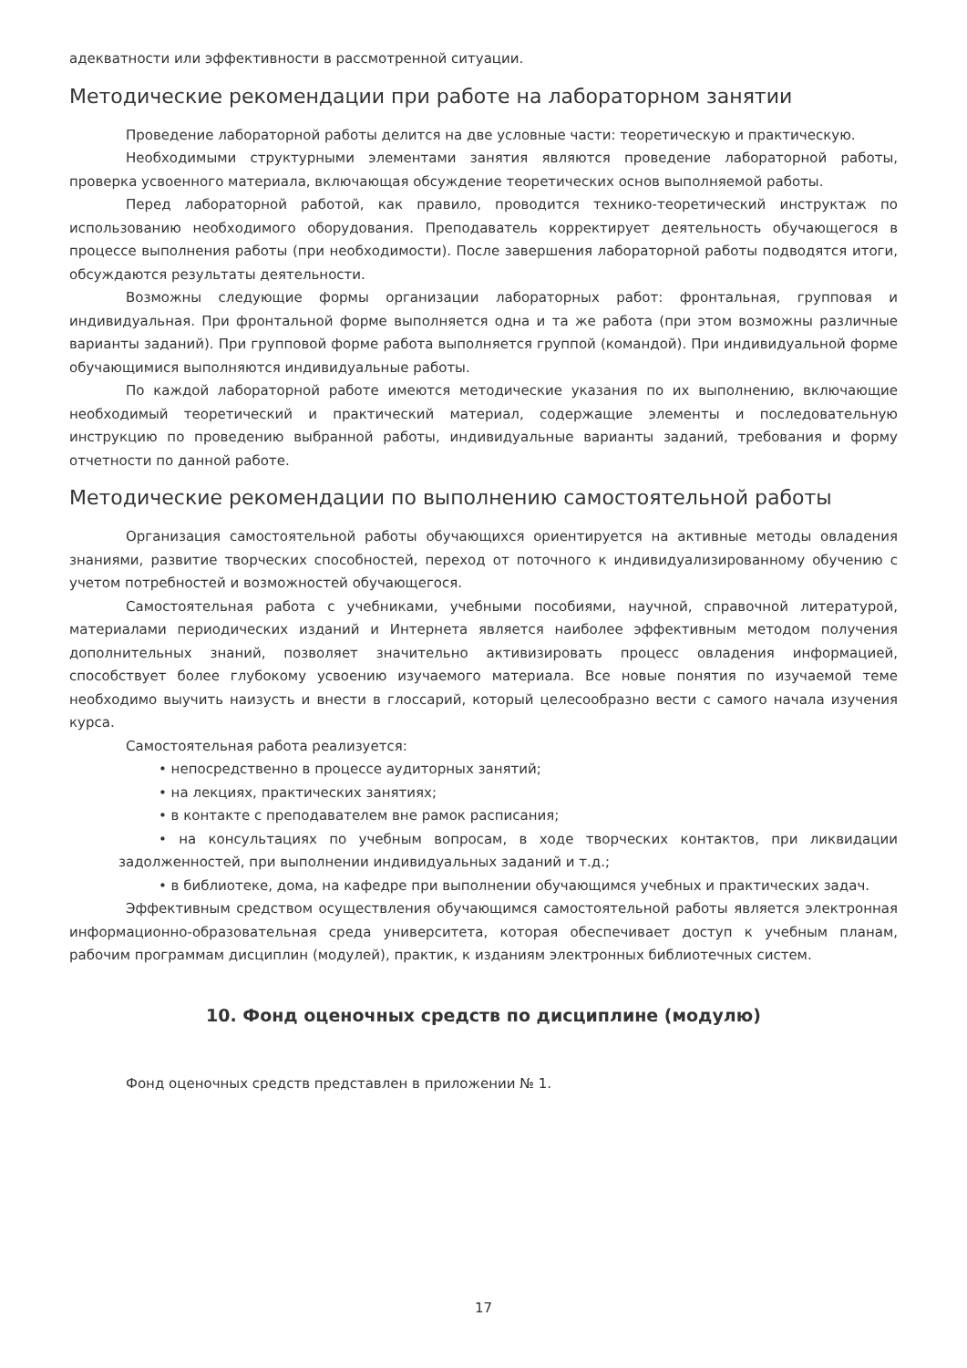адекватности или эффективности в рассмотренной ситуации.
Методические рекомендации при работе на лабораторном занятии
Проведение лабораторной работы делится на две условные части: теоретическую и практическую.
Необходимыми структурными элементами занятия являются проведение лабораторной работы, проверка усвоенного материала, включающая обсуждение теоретических основ выполняемой работы.
Перед лабораторной работой, как правило, проводится технико-теоретический инструктаж по использованию необходимого оборудования. Преподаватель корректирует деятельность обучающегося в процессе выполнения работы (при необходимости). После завершения лабораторной работы подводятся итоги, обсуждаются результаты деятельности.
Возможны следующие формы организации лабораторных работ: фронтальная, групповая и индивидуальная. При фронтальной форме выполняется одна и та же работа (при этом возможны различные варианты заданий). При групповой форме работа выполняется группой (командой). При индивидуальной форме обучающимися выполняются индивидуальные работы.
По каждой лабораторной работе имеются методические указания по их выполнению, включающие необходимый теоретический и практический материал, содержащие элементы и последовательную инструкцию по проведению выбранной работы, индивидуальные варианты заданий, требования и форму отчетности по данной работе.
Методические рекомендации по выполнению самостоятельной работы
Организация самостоятельной работы обучающихся ориентируется на активные методы овладения знаниями, развитие творческих способностей, переход от поточного к индивидуализированному обучению с учетом потребностей и возможностей обучающегося.
Самостоятельная работа с учебниками, учебными пособиями, научной, справочной литературой, материалами периодических изданий и Интернета является наиболее эффективным методом получения дополнительных знаний, позволяет значительно активизировать процесс овладения информацией, способствует более глубокому усвоению изучаемого материала. Все новые понятия по изучаемой теме необходимо выучить наизусть и внести в глоссарий, который целесообразно вести с самого начала изучения курса.
Самостоятельная работа реализуется:
• непосредственно в процессе аудиторных занятий;
• на лекциях, практических занятиях;
• в контакте с преподавателем вне рамок расписания;
• на консультациях по учебным вопросам, в ходе творческих контактов, при ликвидации задолженностей, при выполнении индивидуальных заданий и т.д.;
• в библиотеке, дома, на кафедре при выполнении обучающимся учебных и практических задач.
Эффективным средством осуществления обучающимся самостоятельной работы является электронная информационно-образовательная среда университета, которая обеспечивает доступ к учебным планам, рабочим программам дисциплин (модулей), практик, к изданиям электронных библиотечных систем.
10. Фонд оценочных средств по дисциплине (модулю)
Фонд оценочных средств представлен в приложении № 1.
17